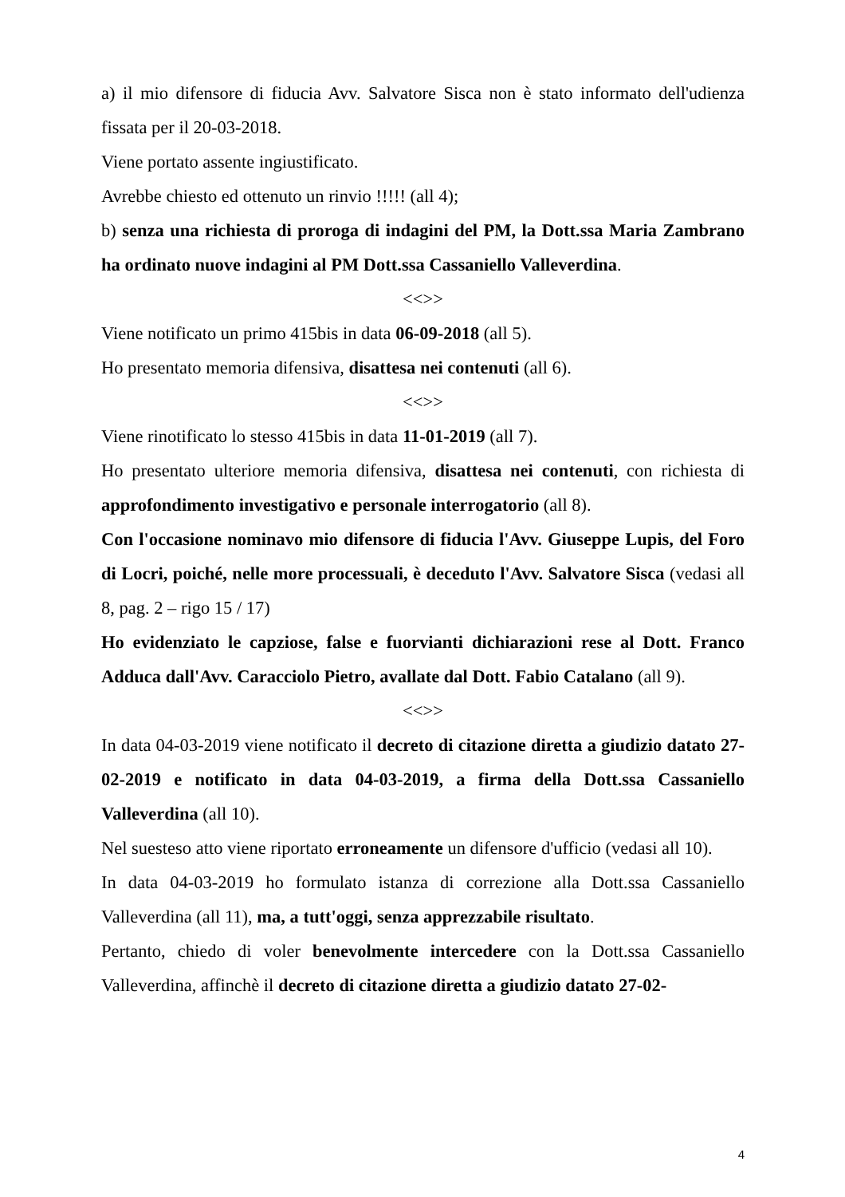a) il mio difensore di fiducia Avv. Salvatore Sisca non è stato informato dell'udienza fissata per il 20-03-2018.
Viene portato assente ingiustificato.
Avrebbe chiesto ed ottenuto un rinvio !!!!! (all 4);
b) senza una richiesta di proroga di indagini del PM, la Dott.ssa Maria Zambrano ha ordinato nuove indagini al PM Dott.ssa Cassaniello Valleverdina.
<<>>
Viene notificato un primo 415bis in data 06-09-2018 (all 5).
Ho presentato memoria difensiva, disattesa nei contenuti (all 6).
<<>>
Viene rinotificato lo stesso 415bis in data 11-01-2019 (all 7).
Ho presentato ulteriore memoria difensiva, disattesa nei contenuti, con richiesta di approfondimento investigativo e personale interrogatorio (all 8).
Con l'occasione nominavo mio difensore di fiducia l'Avv. Giuseppe Lupis, del Foro di Locri, poiché, nelle more processuali, è deceduto l'Avv. Salvatore Sisca (vedasi all 8, pag. 2 – rigo 15 / 17)
Ho evidenziato le capziose, false e fuorvianti dichiarazioni rese al Dott. Franco Adduca dall'Avv. Caracciolo Pietro, avallate dal Dott. Fabio Catalano (all 9).
<<>>
In data 04-03-2019 viene notificato il decreto di citazione diretta a giudizio datato 27-02-2019 e notificato in data 04-03-2019, a firma della Dott.ssa Cassaniello Valleverdina (all 10).
Nel suesteso atto viene riportato erroneamente un difensore d'ufficio (vedasi all 10).
In data 04-03-2019 ho formulato istanza di correzione alla Dott.ssa Cassaniello Valleverdina (all 11), ma, a tutt'oggi, senza apprezzabile risultato.
Pertanto, chiedo di voler benevolmente intercedere con la Dott.ssa Cassaniello Valleverdina, affinchè il decreto di citazione diretta a giudizio datato 27-02-
4